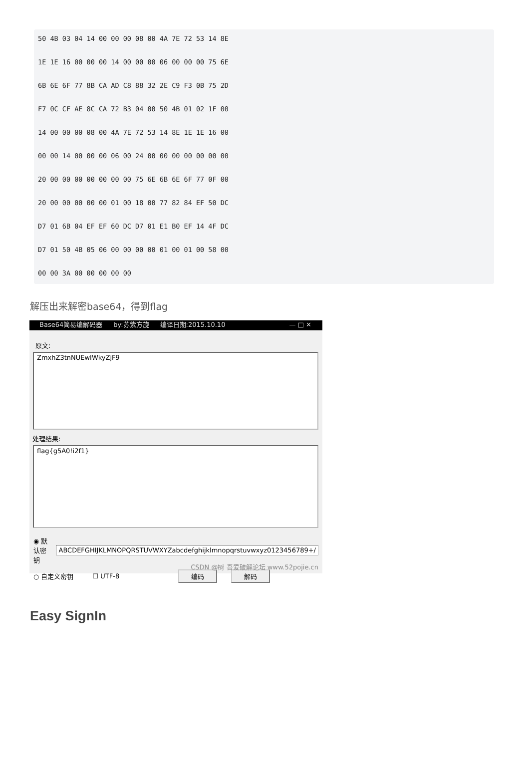50 4B 03 04 14 00 00 00 08 00 4A 7E 72 53 14 8E
1E 1E 16 00 00 00 14 00 00 00 06 00 00 00 75 6E
6B 6E 6F 77 8B CA AD C8 88 32 2E C9 F3 0B 75 2D
F7 0C CF AE 8C CA 72 B3 04 00 50 4B 01 02 1F 00
14 00 00 00 08 00 4A 7E 72 53 14 8E 1E 1E 16 00
00 00 14 00 00 00 06 00 24 00 00 00 00 00 00 00
20 00 00 00 00 00 00 00 75 6E 6B 6E 6F 77 0F 00
20 00 00 00 00 00 01 00 18 00 77 82 84 EF 50 DC
D7 01 6B 04 EF EF 60 DC D7 01 E1 B0 EF 14 4F DC
D7 01 50 4B 05 06 00 00 00 00 01 00 01 00 58 00
00 00 3A 00 00 00 00 00
解压出来解密base64，得到flag
Base64简易编解码器 by:苏紫方旋 编译日期:2015.10.10 — □ ✕
原文:
ZmxhZ3tnNUEwIWkyZjF9
处理结果:
flag{g5A0!i2f1}
◉ 默认密钥 ABCDEFGHIJKLMNOPQRSTUVWXYZabcdefghijklmnopqrstuvwxyz0123456789+/
○ 自定义密钥 ☐ UTF-8 编码 解码
CSDN @树 吾爱破解论坛 www.52pojie.cn
Easy SignIn